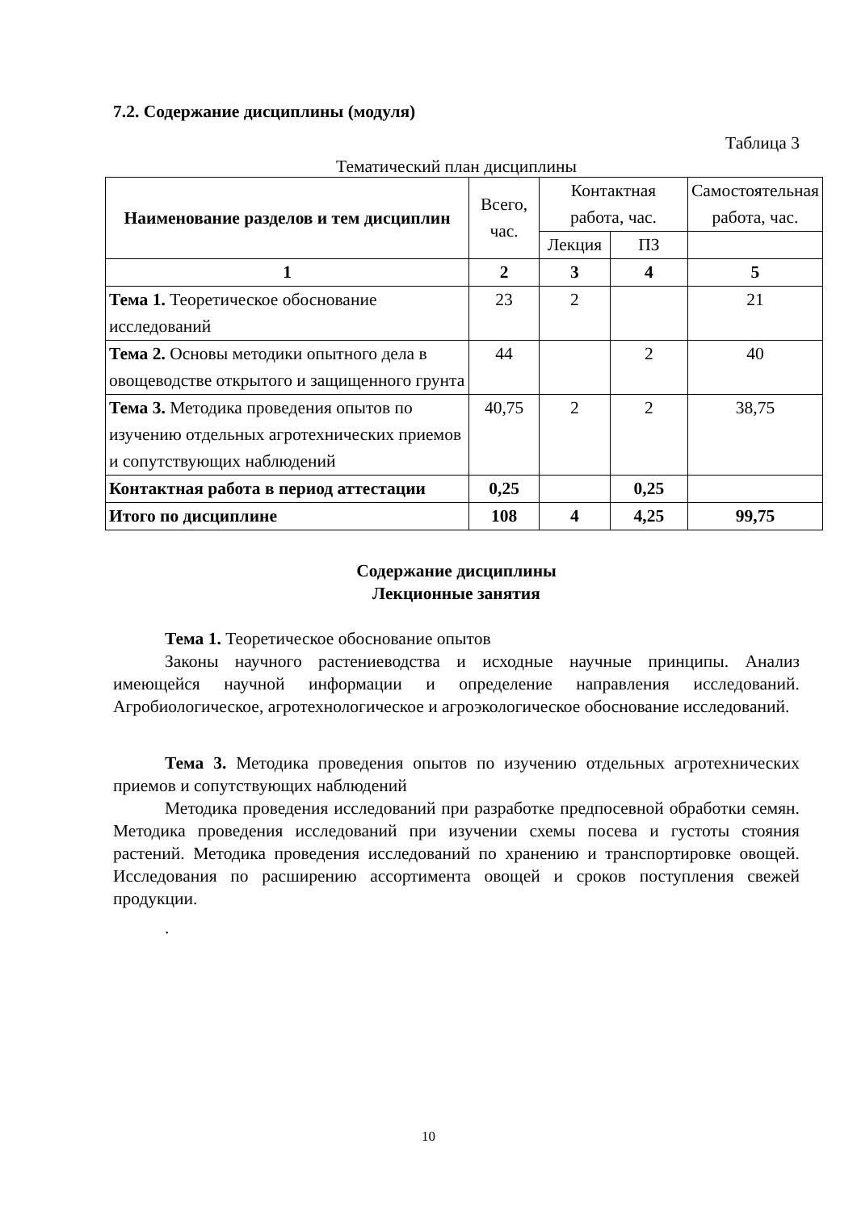7.2. Содержание дисциплины (модуля)
Таблица 3
Тематический план дисциплины
| Наименование разделов и тем дисциплин | Всего, час. | Контактная работа, час. | | Самостоятельная работа, час. |
| | | Лекция | ПЗ | |
| 1 | 2 | 3 | 4 | 5 |
| Тема 1. Теоретическое обоснование исследований | 23 | 2 | | 21 |
| Тема 2. Основы методики опытного дела в овощеводстве открытого и защищенного грунта | 44 | | 2 | 40 |
| Тема 3. Методика проведения опытов по изучению отдельных агротехнических приемов и сопутствующих наблюдений | 40,75 | 2 | 2 | 38,75 |
| Контактная работа в период аттестации | 0,25 | | 0,25 | |
| Итого по дисциплине | 108 | 4 | 4,25 | 99,75 |
Содержание дисциплины
Лекционные занятия
Тема 1. Теоретическое обоснование опытов
Законы научного растениеводства и исходные научные принципы. Анализ имеющейся научной информации и определение направления исследований. Агробиологическое, агротехнологическое и агроэкологическое обоснование исследований.
Тема 3. Методика проведения опытов по изучению отдельных агротехнических приемов и сопутствующих наблюдений
Методика проведения исследований при разработке предпосевной обработки семян. Методика проведения исследований при изучении схемы посева и густоты стояния растений. Методика проведения исследований по хранению и транспортировке овощей. Исследования по расширению ассортимента овощей и сроков поступления свежей продукции.
.
10